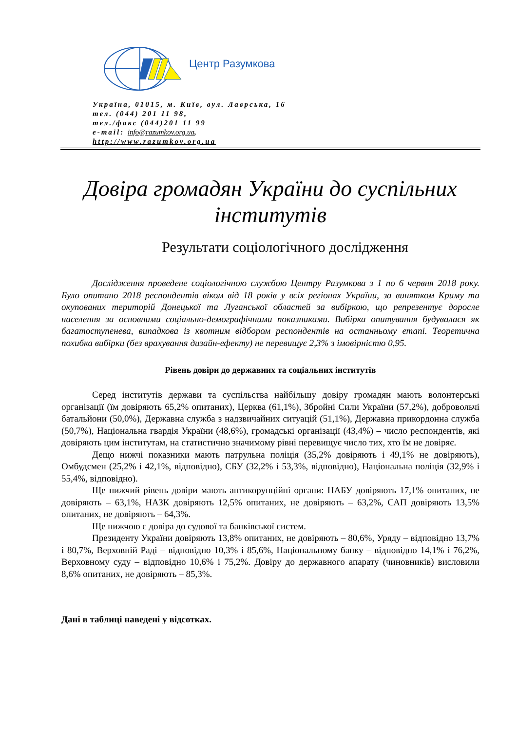Центр Разумкова
Україна, 01015, м. Київ, вул. Лаврська, 16
тел. (044) 201 11 98,
тел./факс (044)201 11 99
e-mail: info@razumkov.org.ua,
http://www.razumkov.org.ua
Довіра громадян України до суспільних інститутів
Результати соціологічного дослідження
Дослідження проведене соціологічною службою Центру Разумкова з 1 по 6 червня 2018 року. Було опитано 2018 респондентів віком від 18 років у всіх регіонах України, за винятком Криму та окупованих територій Донецької та Луганської областей за вибіркою, що репрезентує доросле населення за основними соціально-демографічними показниками. Вибірка опитування будувалася як багатоступенева, випадкова із квотним відбором респондентів на останньому етапі. Теоретична похибка вибірки (без врахування дизайн-ефекту) не перевищує 2,3% з імовірністю 0,95.
Рівень довіри до державних та соціальних інститутів
Серед інститутів держави та суспільства найбільшу довіру громадян мають волонтерські організації (їм довіряють 65,2% опитаних), Церква (61,1%), Збройні Сили України (57,2%), добровольчі батальйони (50,0%), Державна служба з надзвичайних ситуацій (51,1%), Державна прикордонна служба (50,7%), Національна гвардія України (48,6%), громадські організації (43,4%) – число респондентів, які довіряють цим інститутам, на статистично значимому рівні перевищує число тих, хто їм не довіряє.
Дещо нижчі показники мають патрульна поліція (35,2% довіряють і 49,1% не довіряють), Омбудсмен (25,2% і 42,1%, відповідно), СБУ (32,2% і 53,3%, відповідно), Національна поліція (32,9% і 55,4%, відповідно).
Ще нижчий рівень довіри мають антикорупційні органи: НАБУ довіряють 17,1% опитаних, не довіряють – 63,1%, НАЗК довіряють 12,5% опитаних, не довіряють – 63,2%, САП довіряють 13,5% опитаних, не довіряють – 64,3%.
Ще нижчою є довіра до судової та банківської систем.
Президенту України довіряють 13,8% опитаних, не довіряють – 80,6%, Уряду – відповідно 13,7% і 80,7%, Верховній Раді – відповідно 10,3% і 85,6%, Національному банку – відповідно 14,1% і 76,2%, Верховному суду – відповідно 10,6% і 75,2%. Довіру до державного апарату (чиновників) висловили 8,6% опитаних, не довіряють – 85,3%.
Дані в таблиці наведені у відсотках.